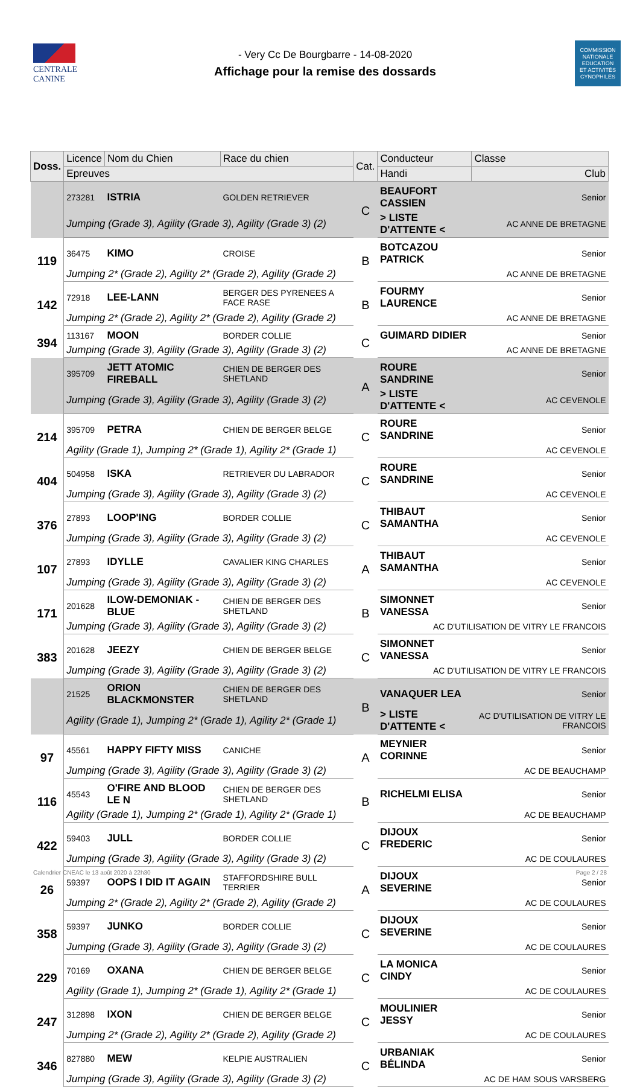CENTRALE
CANINE
- Very Cc De Bourgbarre - 14-08-2020
Affichage pour la remise des dossards
COMMISSION
NATIONALE
EDUCATION
ET ACTIVITÉS
CYNOPHILES
| Doss. | Licence | Nom du Chien | Race du chien | Cat. | Conducteur | Classe |
| --- | --- | --- | --- | --- | --- | --- |
| | Epreuves | | | | Handi | Club |
| | 273281 | ISTRIA | GOLDEN RETRIEVER | C | BEAUFORT CASSIEN | Senior |
| | Jumping (Grade 3), Agility (Grade 3), Agility (Grade 3) (2) | | | | > LISTE D'ATTENTE < | AC ANNE DE BRETAGNE |
| 119 | 36475 | KIMO | CROISE | B | BOTCAZOU PATRICK | Senior |
| | Jumping 2* (Grade 2), Agility 2* (Grade 2), Agility (Grade 2) | | | | | AC ANNE DE BRETAGNE |
| 142 | 72918 | LEE-LANN | BERGER DES PYRENEES A FACE RASE | B | FOURMY LAURENCE | Senior |
| | Jumping 2* (Grade 2), Agility 2* (Grade 2), Agility (Grade 2) | | | | | AC ANNE DE BRETAGNE |
| 394 | 113167 | MOON | BORDER COLLIE | C | GUIMARD DIDIER | Senior |
| | Jumping (Grade 3), Agility (Grade 3), Agility (Grade 3) (2) | | | | | AC ANNE DE BRETAGNE |
| | 395709 | JETT ATOMIC FIREBALL | CHIEN DE BERGER DES SHETLAND | A | ROURE SANDRINE | Senior |
| | Jumping (Grade 3), Agility (Grade 3), Agility (Grade 3) (2) | | | | > LISTE D'ATTENTE < | AC CEVENOLE |
| 214 | 395709 | PETRA | CHIEN DE BERGER BELGE | C | ROURE SANDRINE | Senior |
| | Agility (Grade 1), Jumping 2* (Grade 1), Agility 2* (Grade 1) | | | | | AC CEVENOLE |
| 404 | 504958 | ISKA | RETRIEVER DU LABRADOR | C | ROURE SANDRINE | Senior |
| | Jumping (Grade 3), Agility (Grade 3), Agility (Grade 3) (2) | | | | | AC CEVENOLE |
| 376 | 27893 | LOOP'ING | BORDER COLLIE | C | THIBAUT SAMANTHA | Senior |
| | Jumping (Grade 3), Agility (Grade 3), Agility (Grade 3) (2) | | | | | AC CEVENOLE |
| 107 | 27893 | IDYLLE | CAVALIER KING CHARLES | A | THIBAUT SAMANTHA | Senior |
| | Jumping (Grade 3), Agility (Grade 3), Agility (Grade 3) (2) | | | | | AC CEVENOLE |
| 171 | 201628 | ILOW-DEMONIAK -BLUE | CHIEN DE BERGER DES SHETLAND | B | SIMONNET VANESSA | Senior |
| | Jumping (Grade 3), Agility (Grade 3), Agility (Grade 3) (2) | | | | AC D'UTILISATION DE VITRY LE FRANCOIS | |
| 383 | 201628 | JEEZY | CHIEN DE BERGER BELGE | C | SIMONNET VANESSA | Senior |
| | Jumping (Grade 3), Agility (Grade 3), Agility (Grade 3) (2) | | | | AC D'UTILISATION DE VITRY LE FRANCOIS | |
| | 21525 | ORION BLACKMONSTER | CHIEN DE BERGER DES SHETLAND | B | VANAQUER LEA | Senior |
| | Agility (Grade 1), Jumping 2* (Grade 1), Agility 2* (Grade 1) | | | | > LISTE D'ATTENTE < | AC D'UTILISATION DE VITRY LE FRANCOIS |
| 97 | 45561 | HAPPY FIFTY MISS | CANICHE | A | MEYNIER CORINNE | Senior |
| | Jumping (Grade 3), Agility (Grade 3), Agility (Grade 3) (2) | | | | | AC DE BEAUCHAMP |
| 116 | 45543 | O'FIRE AND BLOOD LE N | CHIEN DE BERGER DES SHETLAND | B | RICHELMI ELISA | Senior |
| | Agility (Grade 1), Jumping 2* (Grade 1), Agility 2* (Grade 1) | | | | | AC DE BEAUCHAMP |
| 422 | 59403 | JULL | BORDER COLLIE | C | DIJOUX FREDERIC | Senior |
| | Jumping (Grade 3), Agility (Grade 3), Agility (Grade 3) (2) | | | | | AC DE COULAURES |
| 26 | 59397 | OOPS I DID IT AGAIN | STAFFORDSHIRE BULL TERRIER | A | DIJOUX SEVERINE | Senior |
| | Jumping 2* (Grade 2), Agility 2* (Grade 2), Agility (Grade 2) | | | | | AC DE COULAURES |
| 358 | 59397 | JUNKO | BORDER COLLIE | C | DIJOUX SEVERINE | Senior |
| | Jumping (Grade 3), Agility (Grade 3), Agility (Grade 3) (2) | | | | | AC DE COULAURES |
| 229 | 70169 | OXANA | CHIEN DE BERGER BELGE | C | LA MONICA CINDY | Senior |
| | Agility (Grade 1), Jumping 2* (Grade 1), Agility 2* (Grade 1) | | | | | AC DE COULAURES |
| 247 | 312898 | IXON | CHIEN DE BERGER BELGE | C | MOULINIER JESSY | Senior |
| | Jumping 2* (Grade 2), Agility 2* (Grade 2), Agility (Grade 2) | | | | | AC DE COULAURES |
| 346 | 827880 | MEW | KELPIE AUSTRALIEN | C | URBANIAK BÉLINDA | Senior |
| | Jumping (Grade 3), Agility (Grade 3), Agility (Grade 3) (2) | | | | AC DE HAM SOUS VARSBERG | |
Calendrier CNEAC le 13 août 2020 à 22h30 Page 2 / 28